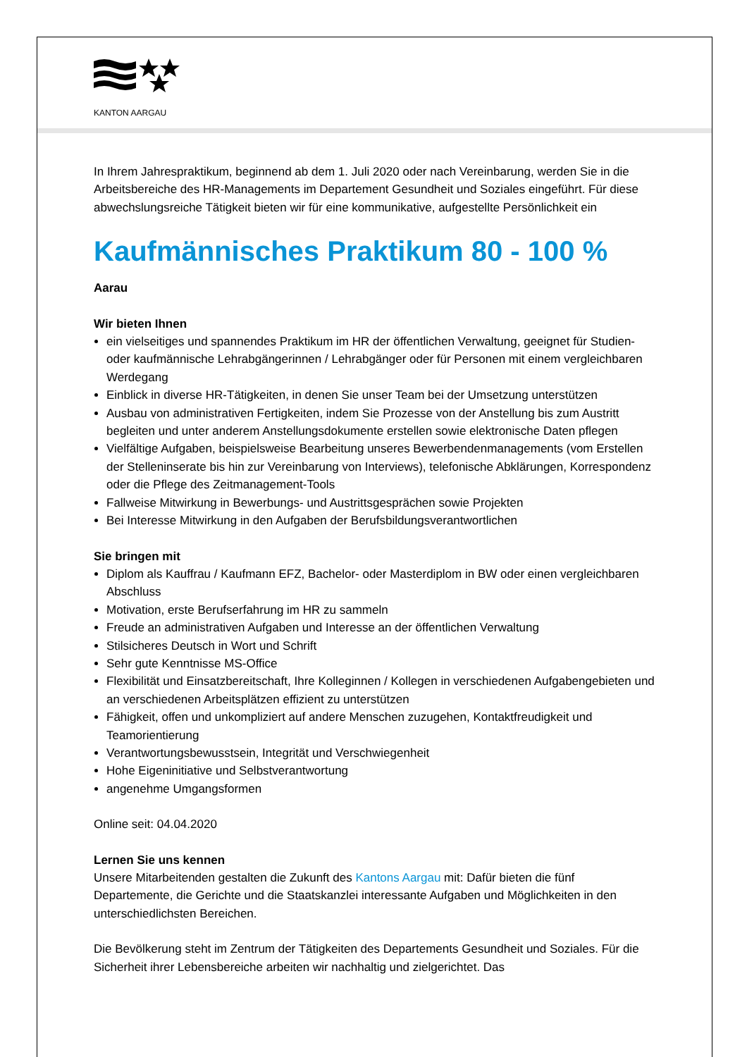KANTON AARGAU
In Ihrem Jahrespraktikum, beginnend ab dem 1. Juli 2020 oder nach Vereinbarung, werden Sie in die Arbeitsbereiche des HR-Managements im Departement Gesundheit und Soziales eingeführt. Für diese abwechslungsreiche Tätigkeit bieten wir für eine kommunikative, aufgestellte Persönlichkeit ein
Kaufmännisches Praktikum 80 - 100 %
Aarau
Wir bieten Ihnen
ein vielseitiges und spannendes Praktikum im HR der öffentlichen Verwaltung, geeignet für Studien- oder kaufmännische Lehrabgängerinnen / Lehrabgänger oder für Personen mit einem vergleichbaren Werdegang
Einblick in diverse HR-Tätigkeiten, in denen Sie unser Team bei der Umsetzung unterstützen
Ausbau von administrativen Fertigkeiten, indem Sie Prozesse von der Anstellung bis zum Austritt begleiten und unter anderem Anstellungsdokumente erstellen sowie elektronische Daten pflegen
Vielfältige Aufgaben, beispielsweise Bearbeitung unseres Bewerbendenmanagements (vom Erstellen der Stelleninserate bis hin zur Vereinbarung von Interviews), telefonische Abklärungen, Korrespondenz oder die Pflege des Zeitmanagement-Tools
Fallweise Mitwirkung in Bewerbungs- und Austrittsgesprächen sowie Projekten
Bei Interesse Mitwirkung in den Aufgaben der Berufsbildungsverantwortlichen
Sie bringen mit
Diplom als Kauffrau / Kaufmann EFZ, Bachelor- oder Masterdiplom in BW oder einen vergleichbaren Abschluss
Motivation, erste Berufserfahrung im HR zu sammeln
Freude an administrativen Aufgaben und Interesse an der öffentlichen Verwaltung
Stilsicheres Deutsch in Wort und Schrift
Sehr gute Kenntnisse MS-Office
Flexibilität und Einsatzbereitschaft, Ihre Kolleginnen / Kollegen in verschiedenen Aufgabengebieten und an verschiedenen Arbeitsplätzen effizient zu unterstützen
Fähigkeit, offen und unkompliziert auf andere Menschen zuzugehen, Kontaktfreudigkeit und Teamorientierung
Verantwortungsbewusstsein, Integrität und Verschwiegenheit
Hohe Eigeninitiative und Selbstverantwortung
angenehme Umgangsformen
Online seit: 04.04.2020
Lernen Sie uns kennen
Unsere Mitarbeitenden gestalten die Zukunft des Kantons Aargau mit: Dafür bieten die fünf Departemente, die Gerichte und die Staatskanzlei interessante Aufgaben und Möglichkeiten in den unterschiedlichsten Bereichen.
Die Bevölkerung steht im Zentrum der Tätigkeiten des Departements Gesundheit und Soziales. Für die Sicherheit ihrer Lebensbereiche arbeiten wir nachhaltig und zielgerichtet. Das